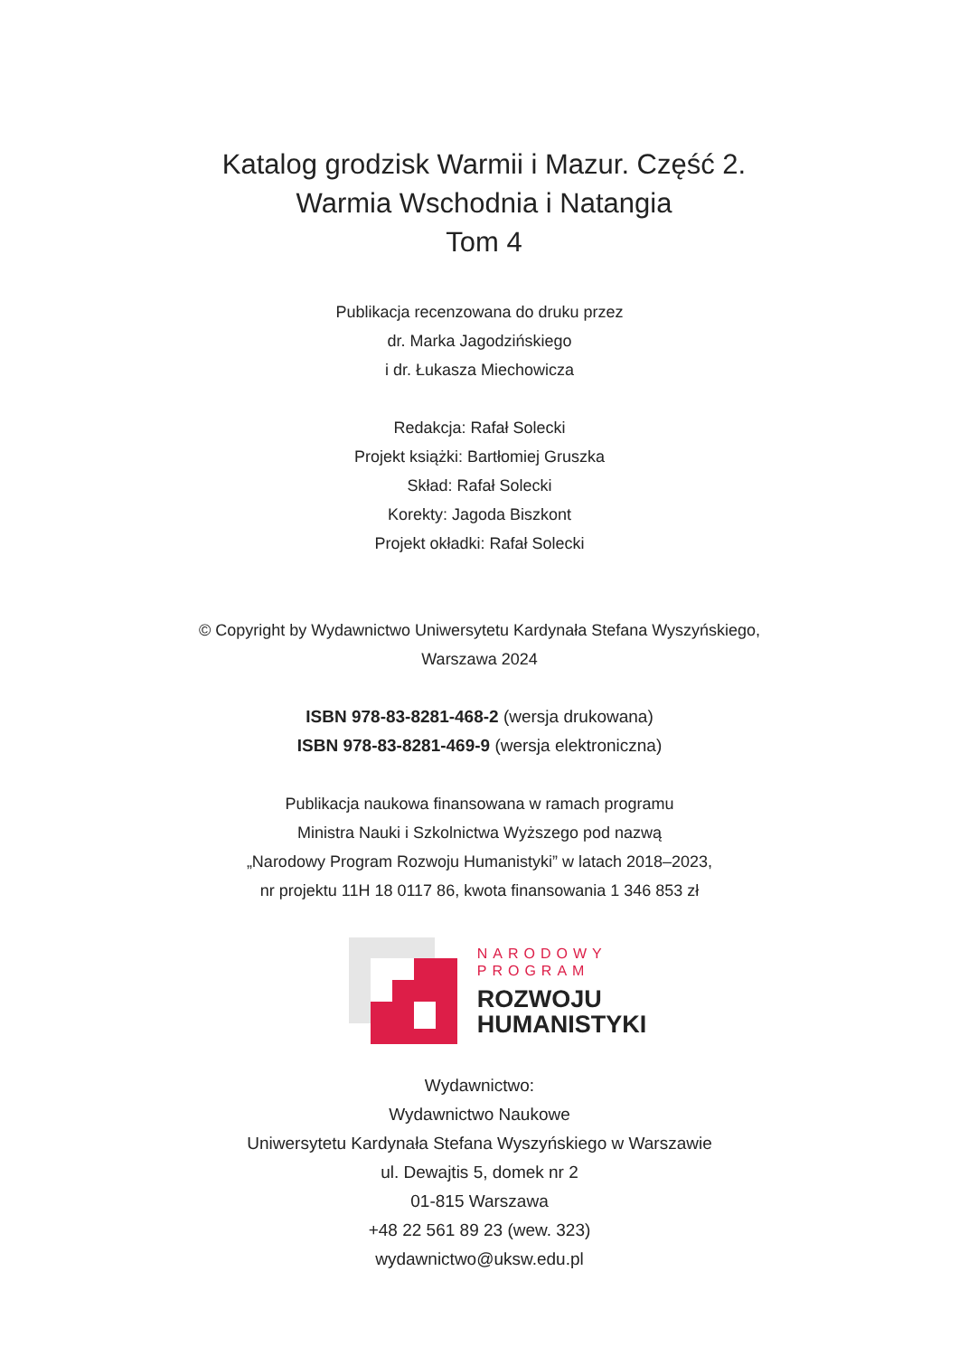Katalog grodzisk Warmii i Mazur. Część 2.
Warmia Wschodnia i Natangia
Tom 4
Publikacja recenzowana do druku przez
dr. Marka Jagodzińskiego
i dr. Łukasza Miechowicza
Redakcja: Rafał Solecki
Projekt książki: Bartłomiej Gruszka
Skład: Rafał Solecki
Korekty: Jagoda Biszkont
Projekt okładki: Rafał Solecki
© Copyright by Wydawnictwo Uniwersytetu Kardynała Stefana Wyszyńskiego,
Warszawa 2024
ISBN 978-83-8281-468-2 (wersja drukowana)
ISBN 978-83-8281-469-9 (wersja elektroniczna)
Publikacja naukowa finansowana w ramach programu
Ministra Nauki i Szkolnictwa Wyższego pod nazwą
„Narodowy Program Rozwoju Humanistyki” w latach 2018–2023,
nr projektu 11H 18 0117 86, kwota finansowania 1 346 853 zł
NARODOWY
PROGRAM
ROZWOJU
HUMANISTYKI
Wydawnictwo:
Wydawnictwo Naukowe
Uniwersytetu Kardynała Stefana Wyszyńskiego w Warszawie
ul. Dewajtis 5, domek nr 2
01-815 Warszawa
+48 22 561 89 23 (wew. 323)
wydawnictwo@uksw.edu.pl